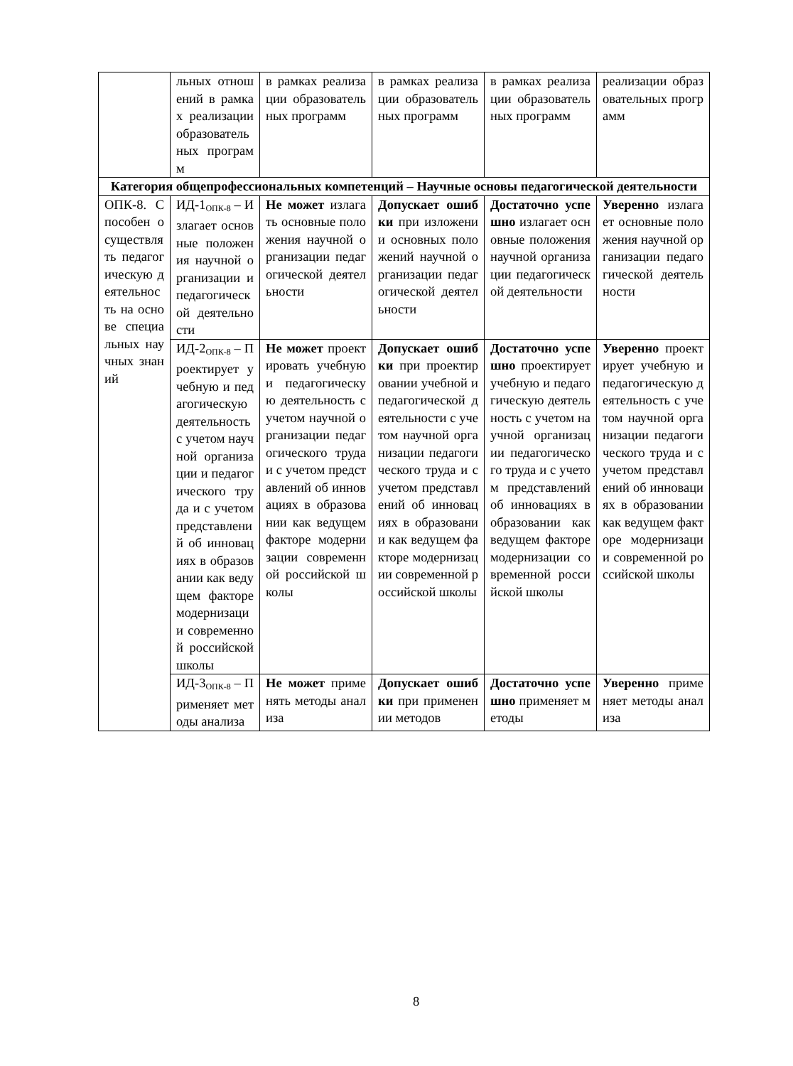| | льных отношений в рамках реализации образовательных программ | в рамках реализации образовательных программ | в рамках реализации образовательных программ | в рамках реализации образовательных программ | реализации образовательных программ |
| Категория общепрофессиональных компетенций – Научные основы педагогической деятельности | | | | | |
| ОПК-8. Способен осуществлять педагогическую деятельность на основе специальных научных знаний | ИД-1<sub>ОПК-8</sub> – Излагает основные положения научной организации и педагогической деятельности | Не может излагать основные положения научной организации педагогической деятельности | Допускает ошибки при изложении основных положений научной организации педагогической деятельности | Достаточно успешно излагает основные положения научной организации педагогической деятельности | Уверенно излагает основные положения научной организации педагогической деятельности |
| | ИД-2<sub>ОПК-8</sub> – Проектирует учебную и педагогическую деятельность с учетом научной организации и педагогического труда и с учетом представлений об инновациях в образовании как ведущем факторе модернизации современной российской школы | Не может проектировать учебную и педагогическую деятельность с учетом научной организации педагогического труда и с учетом представлений об инновациях в образовании как ведущем факторе модернизации современной российской школы | Допускает ошибки при проектировании учебной и педагогической деятельности с учетом научной организации педагогического труда и с учетом представлений об инновациях в образовании как ведущем факторе модернизации современной российской школы | Достаточно успешно проектирует учебную и педагогическую деятельность с учетом научной организации педагогического труда и с учетом представлений об инновациях в образовании как ведущем факторе модернизации современной российской школы | Уверенно проектирует учебную и педагогическую деятельность с учетом научной организации педагогического труда и с учетом представлений об инновациях в образовании как ведущем факторе модернизации современной российской школы |
| | ИД-3<sub>ОПК-8</sub> – Применяет методы анализа | Не может применять методы анализа | Допускает ошибки при применении методов | Достаточно успешно применяет методы | Уверенно применяет методы анализа |
8